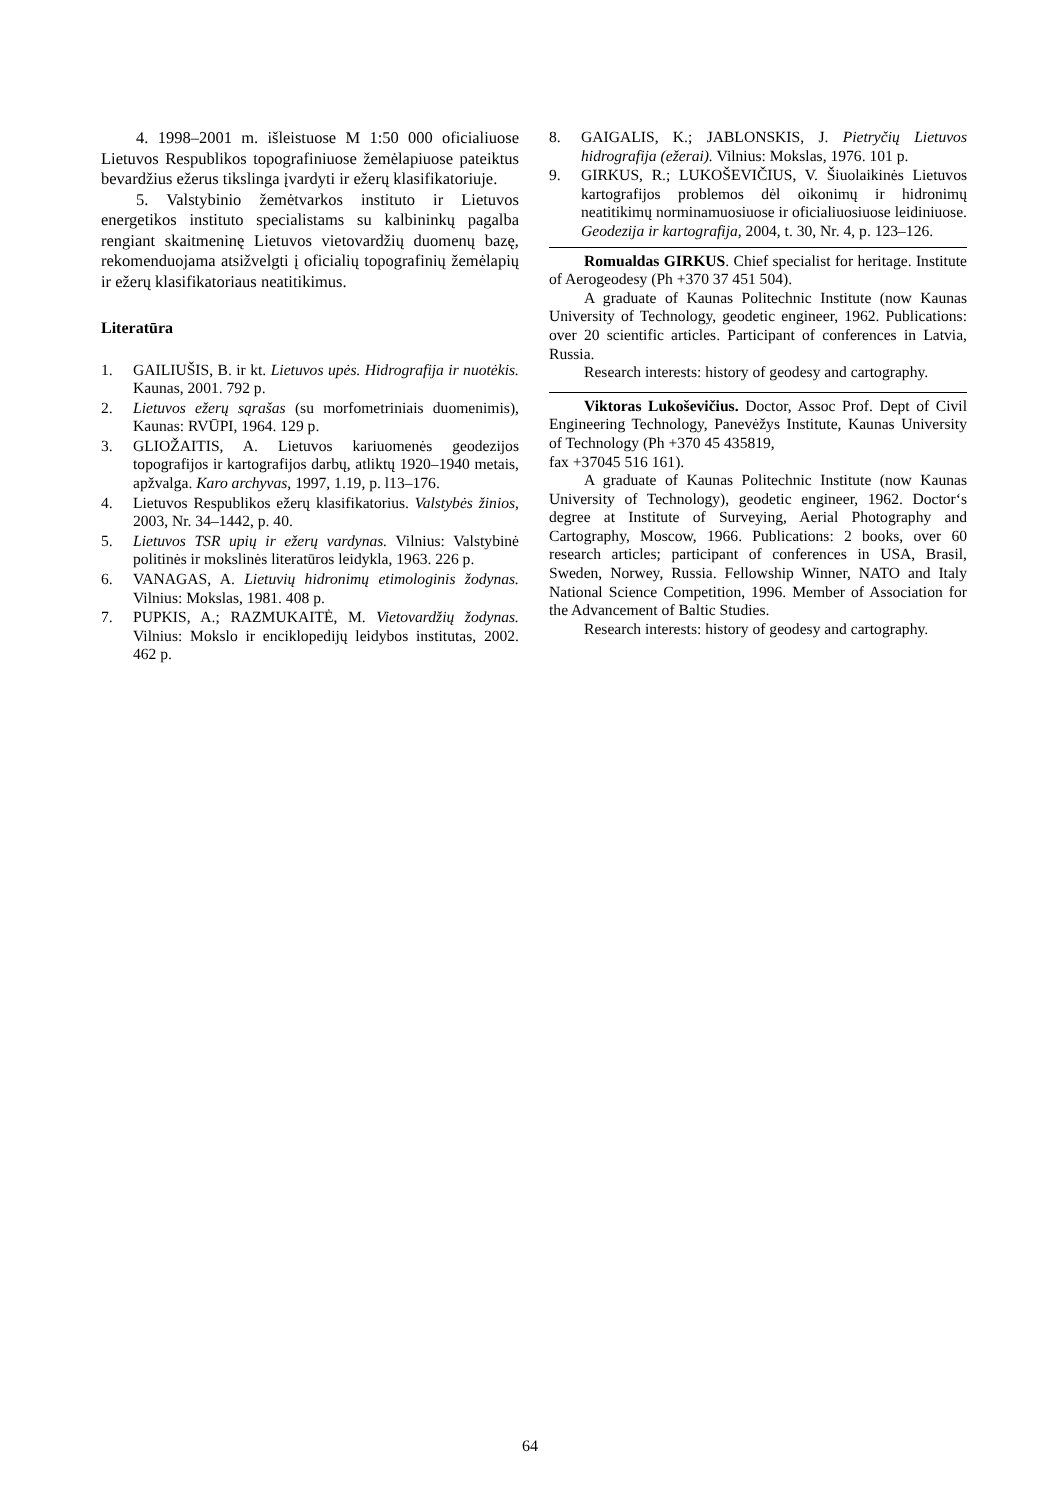4. 1998–2001 m. išleistuose M 1:50 000 oficialiuose Lietuvos Respublikos topografiniuose žemėlapiuose pateiktus bevardžius ežerus tikslinga įvardyti ir ežerų klasifikatoriuje.
5. Valstybinio žemėtvarkos instituto ir Lietuvos energetikos instituto specialistams su kalbininkų pagalba rengiant skaitmeninę Lietuvos vietovardžių duomenų bazę, rekomenduojama atsižvelgti į oficialių topografinių žemėlapių ir ežerų klasifikatoriaus neatitikimus.
Literatūra
1. GAILIUŠIS, B. ir kt. Lietuvos upės. Hidrografija ir nuotėkis. Kaunas, 2001. 792 p.
2. Lietuvos ežerų sąrašas (su morfometriniais duomenimis), Kaunas: RVŪPI, 1964. 129 p.
3. GLIOŽAITIS, A. Lietuvos kariuomenės geodezijos topografijos ir kartografijos darbų, atliktų 1920–1940 metais, apžvalga. Karo archyvas, 1997, 1.19, p. l13–176.
4. Lietuvos Respublikos ežerų klasifikatorius. Valstybės žinios, 2003, Nr. 34–1442, p. 40.
5. Lietuvos TSR upių ir ežerų vardynas. Vilnius: Valstybinė politinės ir mokslinės literatūros leidykla, 1963. 226 p.
6. VANAGAS, A. Lietuvių hidronimų etimologinis žodynas. Vilnius: Mokslas, 1981. 408 p.
7. PUPKIS, A.; RAZMUKAITĖ, M. Vietovardžių žodynas. Vilnius: Mokslo ir enciklopedijų leidybos institutas, 2002. 462 p.
8. GAIGALIS, K.; JABLONSKIS, J. Pietryčių Lietuvos hidrografija (ežerai). Vilnius: Mokslas, 1976. 101 p.
9. GIRKUS, R.; LUKOŠEVIČIUS, V. Šiuolaikinės Lietuvos kartografijos problemos dėl oikonimų ir hidronimų neatitikimų norminamuosiuose ir oficialiuosiuose leidiniuose. Geodezija ir kartografija, 2004, t. 30, Nr. 4, p. 123–126.
Romualdas GIRKUS. Chief specialist for heritage. Institute of Aerogeodesy (Ph +370 37 451 504).
A graduate of Kaunas Politechnic Institute (now Kaunas University of Technology, geodetic engineer, 1962. Publications: over 20 scientific articles. Participant of conferences in Latvia, Russia.
Research interests: history of geodesy and cartography.
Viktoras Lukoševičius. Doctor, Assoc Prof. Dept of Civil Engineering Technology, Panevėžys Institute, Kaunas University of Technology (Ph +370 45 435819,
fax +37045 516 161).
A graduate of Kaunas Politechnic Institute (now Kaunas University of Technology), geodetic engineer, 1962. Doctor‘s degree at Institute of Surveying, Aerial Photography and Cartography, Moscow, 1966. Publications: 2 books, over 60 research articles; participant of conferences in USA, Brasil, Sweden, Norwey, Russia. Fellowship Winner, NATO and Italy National Science Competition, 1996. Member of Association for the Advancement of Baltic Studies.
Research interests: history of geodesy and cartography.
64